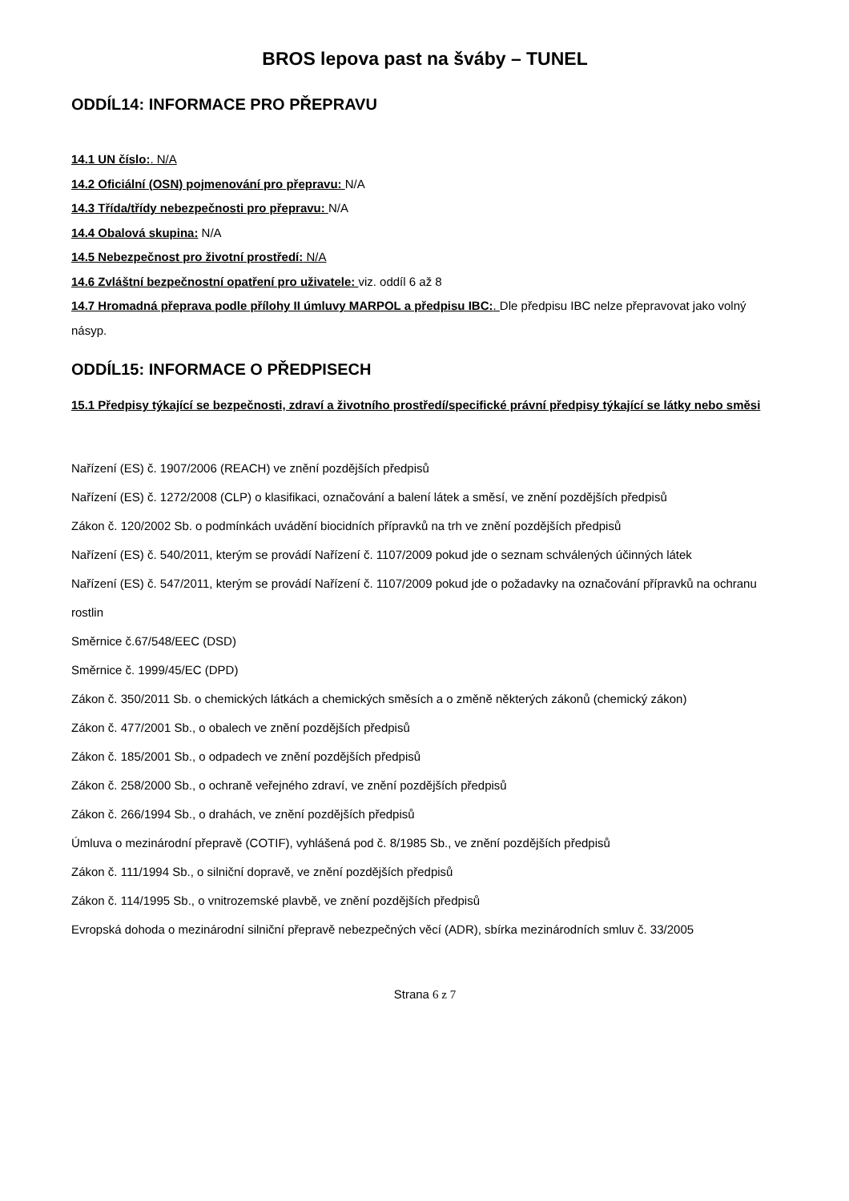BROS lepova past na šváby – TUNEL
ODDÍL14: INFORMACE PRO PŘEPRAVU
14.1 UN číslo:. N/A
14.2 Oficiální (OSN) pojmenování pro přepravu: N/A
14.3 Třída/třídy nebezpečnosti pro přepravu: N/A
14.4 Obalová skupina: N/A
14.5 Nebezpečnost pro životní prostředí: N/A
14.6 Zvláštní bezpečnostní opatření pro uživatele: viz. oddíl 6 až 8
14.7 Hromadná přeprava podle přílohy II úmluvy MARPOL a předpisu IBC:. Dle předpisu IBC nelze přepravovat jako volný násyp.
ODDÍL15: INFORMACE O PŘEDPISECH
15.1 Předpisy týkající se bezpečnosti, zdraví a životního prostředí/specifické právní předpisy týkající se látky nebo směsi
Nařízení (ES) č. 1907/2006 (REACH) ve znění pozdějších předpisů
Nařízení (ES) č. 1272/2008 (CLP) o klasifikaci, označování a balení látek a směsí, ve znění pozdějších předpisů
Zákon č. 120/2002 Sb. o podmínkách uvádění biocidních přípravků na trh ve znění pozdějších předpisů
Nařízení (ES) č. 540/2011, kterým se provádí Nařízení č. 1107/2009 pokud jde o seznam schválených účinných látek
Nařízení (ES) č. 547/2011, kterým se provádí Nařízení č. 1107/2009 pokud jde o požadavky na označování přípravků na ochranu rostlin
Směrnice č.67/548/EEC (DSD)
Směrnice č. 1999/45/EC (DPD)
Zákon č. 350/2011 Sb. o chemických látkách a chemických směsích a o změně některých zákonů (chemický zákon)
Zákon č. 477/2001 Sb., o obalech ve znění pozdějších předpisů
Zákon č. 185/2001 Sb., o odpadech ve znění pozdějších předpisů
Zákon č. 258/2000 Sb., o ochraně veřejného zdraví, ve znění pozdějších předpisů
Zákon č. 266/1994 Sb., o drahách, ve znění pozdějších předpisů
Úmluva o mezinárodní přepravě (COTIF), vyhlášená pod č. 8/1985 Sb., ve znění pozdějších předpisů
Zákon č. 111/1994 Sb., o silniční dopravě, ve znění pozdějších předpisů
Zákon č. 114/1995 Sb., o vnitrozemské plavbě, ve znění pozdějších předpisů
Evropská dohoda o mezinárodní silniční přepravě nebezpečných věcí (ADR), sbírka mezinárodních smluv č. 33/2005
Strana 6 z 7